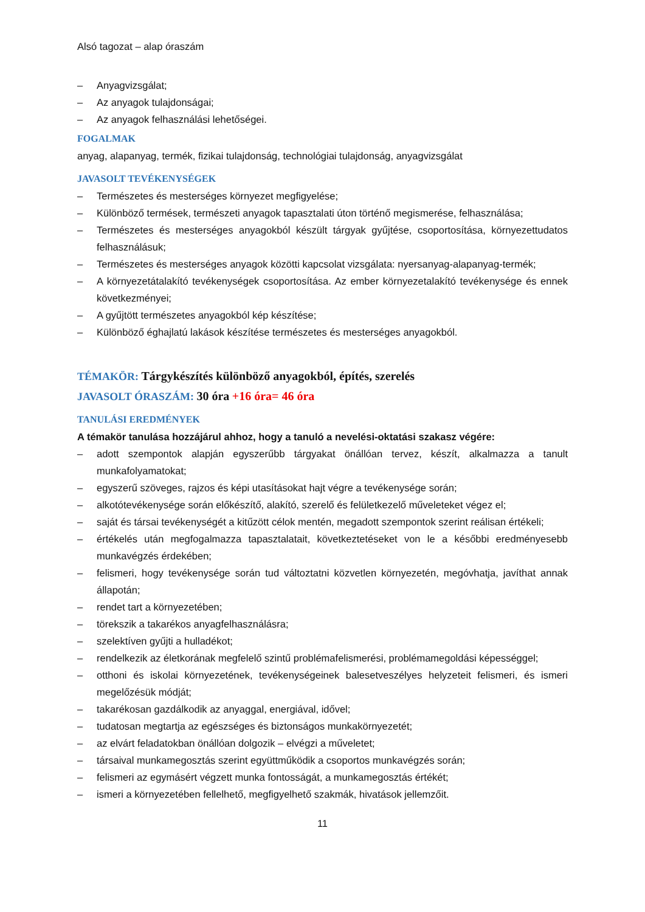Alsó tagozat – alap óraszám
– Anyagvizsgálat;
– Az anyagok tulajdonságai;
– Az anyagok felhasználási lehetőségei.
FOGALMAK
anyag, alapanyag, termék, fizikai tulajdonság, technológiai tulajdonság, anyagvizsgálat
JAVASOLT TEVÉKENYSÉGEK
– Természetes és mesterséges környezet megfigyelése;
– Különböző termések, természeti anyagok tapasztalati úton történő megismerése, felhasználása;
– Természetes és mesterséges anyagokból készült tárgyak gyűjtése, csoportosítása, környezettudatos felhasználásuk;
– Természetes és mesterséges anyagok közötti kapcsolat vizsgálata: nyersanyag-alapanyag-termék;
– A környezetátalakító tevékenységek csoportosítása. Az ember környezetalakító tevékenysége és ennek következményei;
– A gyűjtött természetes anyagokból kép készítése;
– Különböző éghajlatú lakások készítése természetes és mesterséges anyagokból.
TÉMAKÖR: Tárgykészítés különböző anyagokból, építés, szerelés
JAVASOLT ÓRASZÁM: 30 óra +16 óra= 46 óra
TANULÁSI EREDMÉNYEK
A témakör tanulása hozzájárul ahhoz, hogy a tanuló a nevelési-oktatási szakasz végére:
– adott szempontok alapján egyszerűbb tárgyakat önállóan tervez, készít, alkalmazza a tanult munkafolyamatokat;
– egyszerű szöveges, rajzos és képi utasításokat hajt végre a tevékenysége során;
– alkotótevékenysége során előkészítő, alakító, szerelő és felületkezelő műveleteket végez el;
– saját és társai tevékenységét a kitűzött célok mentén, megadott szempontok szerint reálisan értékeli;
– értékelés után megfogalmazza tapasztalatait, következtetéseket von le a későbbi eredményesebb munkavégzés érdekében;
– felismeri, hogy tevékenysége során tud változtatni közvetlen környezetén, megóvhatja, javíthat annak állapotán;
– rendet tart a környezetében;
– törekszik a takarékos anyagfelhasználásra;
– szelektíven gyűjti a hulladékot;
– rendelkezik az életkorának megfelelő szintű problémafelismerési, problémamegoldási képességgel;
– otthoni és iskolai környezetének, tevékenységeinek balesetveszélyes helyzeteit felismeri, és ismeri megelőzésük módját;
– takarékosan gazdálkodik az anyaggal, energiával, idővel;
– tudatosan megtartja az egészséges és biztonságos munkakörnyezetét;
– az elvárt feladatokban önállóan dolgozik – elvégzi a műveletet;
– társaival munkamegosztás szerint együttműködik a csoportos munkavégzés során;
– felismeri az egymásért végzett munka fontosságát, a munkamegosztás értékét;
– ismeri a környezetében fellelhető, megfigyelhető szakmák, hivatások jellemzőit.
11